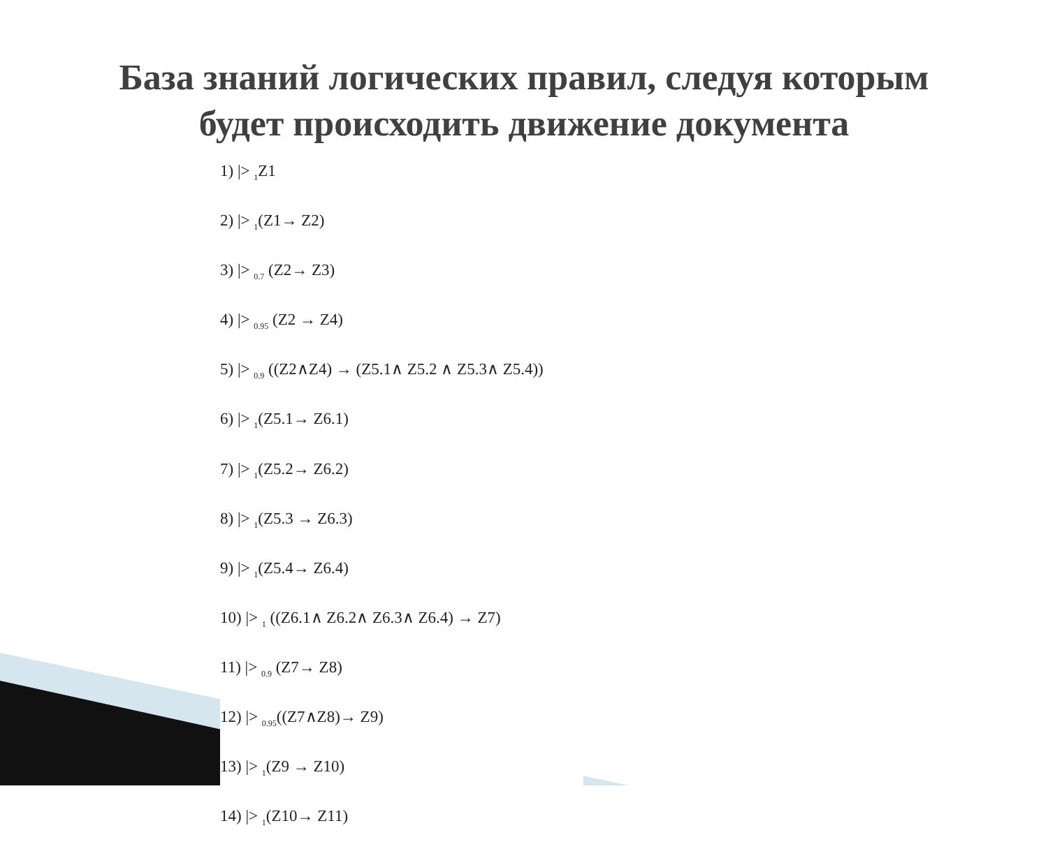База знаний логических правил, следуя которым
будет происходить движение документа
1) |> <sub>1</sub>Z1
2) |> <sub>1</sub>(Z1→ Z2)
3) |> <sub>0.7</sub> (Z2→ Z3)
4) |> <sub>0.95</sub> (Z2 → Z4)
5) |> <sub>0.9</sub> ((Z2∧Z4) → (Z5.1∧ Z5.2 ∧ Z5.3∧ Z5.4))
6) |> <sub>1</sub>(Z5.1→ Z6.1)
7) |> <sub>1</sub>(Z5.2→ Z6.2)
8) |> <sub>1</sub>(Z5.3 → Z6.3)
9) |> <sub>1</sub>(Z5.4→ Z6.4)
10) |> <sub>1</sub> ((Z6.1∧ Z6.2∧ Z6.3∧ Z6.4) → Z7)
11) |> <sub>0.9</sub> (Z7→ Z8)
12) |> <sub>0.95</sub>((Z7∧Z8)→ Z9)
13) |> <sub>1</sub>(Z9 → Z10)
14) |> <sub>1</sub>(Z10→ Z11)